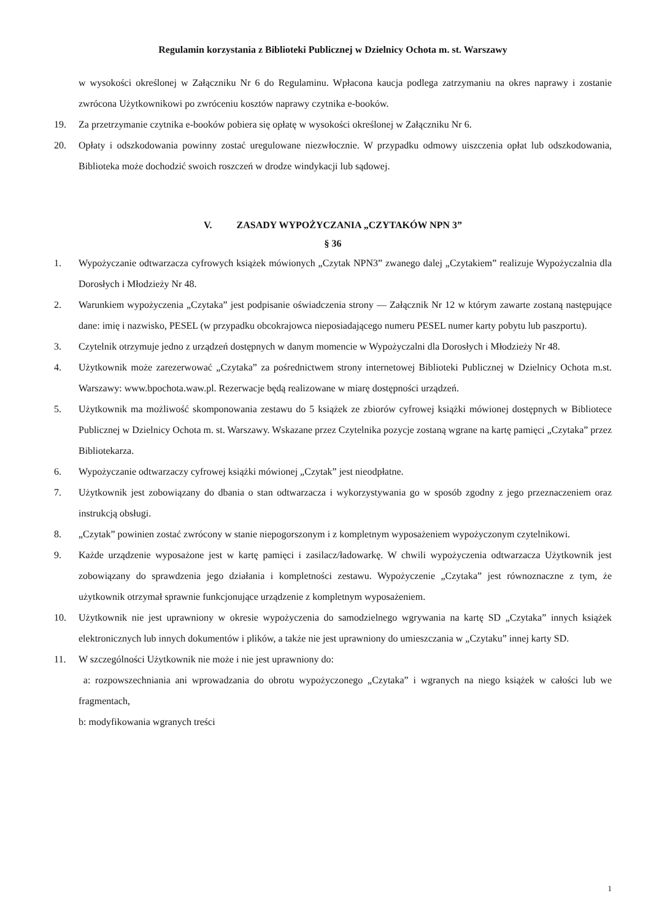Regulamin korzystania z Biblioteki Publicznej w Dzielnicy Ochota m. st. Warszawy
w wysokości określonej w Załączniku Nr 6 do Regulaminu. Wpłacona kaucja podlega zatrzymaniu na okres naprawy i zostanie zwrócona Użytkownikowi po zwróceniu kosztów naprawy czytnika e-booków.
19. Za przetrzymanie czytnika e-booków pobiera się opłatę w wysokości określonej w Załączniku Nr 6.
20. Opłaty i odszkodowania powinny zostać uregulowane niezwłocznie. W przypadku odmowy uiszczenia opłat lub odszkodowania, Biblioteka może dochodzić swoich roszczeń w drodze windykacji lub sądowej.
V. ZASADY WYPOŻYCZANIA „CZYTAKÓW NPN 3”
§ 36
1. Wypożyczanie odtwarzacza cyfrowych książek mówionych „Czytak NPN3” zwanego dalej „Czytakiem” realizuje Wypożyczalnia dla Dorosłych i Młodzieży Nr 48.
2. Warunkiem wypożyczenia „Czytaka” jest podpisanie oświadczenia strony — Załącznik Nr 12 w którym zawarte zostaną następujące dane: imię i nazwisko, PESEL (w przypadku obcokrajowca nieposiadającego numeru PESEL numer karty pobytu lub paszportu).
3. Czytelnik otrzymuje jedno z urządzeń dostępnych w danym momencie w Wypożyczalni dla Dorosłych i Młodzieży Nr 48.
4. Użytkownik może zarezerwować „Czytaka” za pośrednictwem strony internetowej Biblioteki Publicznej w Dzielnicy Ochota m.st. Warszawy: www.bpochota.waw.pl. Rezerwacje będą realizowane w miarę dostępności urządzeń.
5. Użytkownik ma możliwość skomponowania zestawu do 5 książek ze zbiorów cyfrowej książki mówionej dostępnych w Bibliotece Publicznej w Dzielnicy Ochota m. st. Warszawy. Wskazane przez Czytelnika pozycje zostaną wgrane na kartę pamięci „Czytaka” przez Bibliotekarza.
6. Wypożyczanie odtwarzaczy cyfrowej książki mówionej „Czytak” jest nieodpłatne.
7. Użytkownik jest zobowiązany do dbania o stan odtwarzacza i wykorzystywania go w sposób zgodny z jego przeznaczeniem oraz instrukcją obsługi.
8. „Czytak” powinien zostać zwrócony w stanie niepogorszonym i z kompletnym wyposażeniem wypożyczonym czytelnikowi.
9. Każde urządzenie wyposażone jest w kartę pamięci i zasilacz/ładowarkę. W chwili wypożyczenia odtwarzacza Użytkownik jest zobowiązany do sprawdzenia jego działania i kompletności zestawu. Wypożyczenie „Czytaka” jest równoznaczne z tym, że użytkownik otrzymał sprawnie funkcjonujące urządzenie z kompletnym wyposażeniem.
10. Użytkownik nie jest uprawniony w okresie wypożyczenia do samodzielnego wgrywania na kartę SD „Czytaka” innych książek elektronicznych lub innych dokumentów i plików, a także nie jest uprawniony do umieszczania w „Czytaku” innej karty SD.
11. W szczególności Użytkownik nie może i nie jest uprawniony do:
a: rozpowszechniania ani wprowadzania do obrotu wypożyczonego „Czytaka” i wgranych na niego książek w całości lub we fragmentach,
b: modyfikowania wgranych treści
1